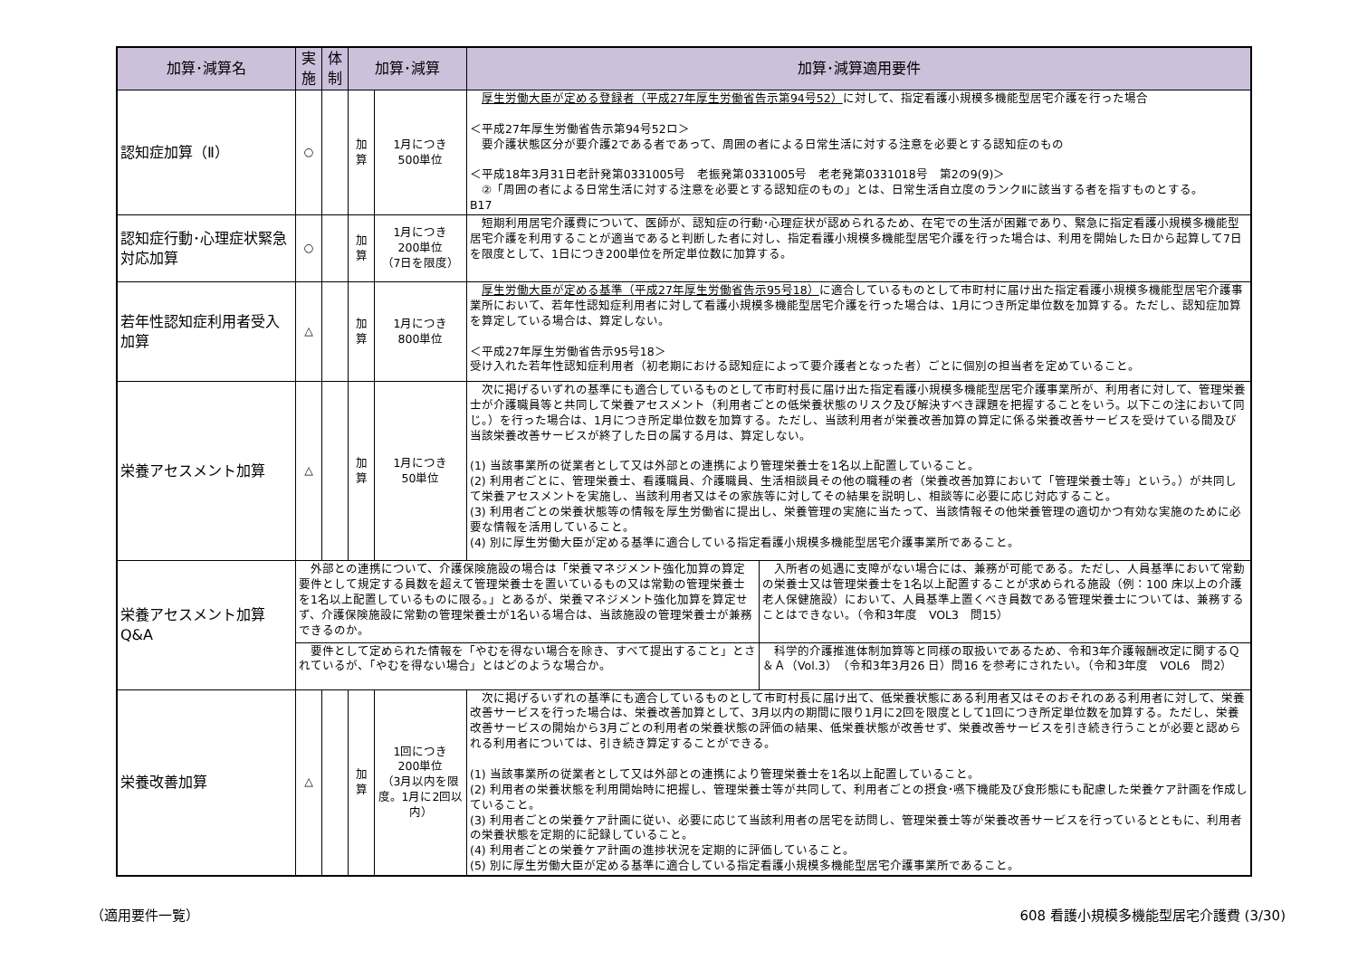| 加算･減算名 | 実施 | 体制 | 加算･減算 | | 加算･減算適用要件 |
| --- | --- | --- | --- | --- | --- |
| 認知症加算（Ⅱ） | ○ | | 加算 | 1月につき 500単位 | 厚生労働大臣が定める登録者（平成27年厚生労働省告示第94号52） に対して、指定看護小規模多機能型居宅介護を行った場合 ＜平成27年厚生労働省告示第94号52ロ＞ 要介護状態区分が要介護2である者であって、周囲の者による日常生活に対する注意を必要とする認知症のもの ＜平成18年3月31日老計発第0331005号 老振発第0331005号 老老発第0331018号 第2の9(9)＞ ②「周囲の者による日常生活に対する注意を必要とする認知症のもの」とは、日常生活自立度のランクⅡに該当する者を指すものとする。 B17 |
| 認知症行動･心理症状緊急対応加算 | ○ | | 加算 | 1月につき 200単位 （7日を限度） | 短期利用居宅介護費について、医師が、認知症の行動･心理症状が認められるため、在宅での生活が困難であり、緊急に指定看護小規模多機能型居宅介護を利用することが適当であると判断した者に対し、指定看護小規模多機能型居宅介護を行った場合は、利用を開始した日から起算して7日を限度として、1日につき200単位を所定単位数に加算する。 |
| 若年性認知症利用者受入加算 | △ | | 加算 | 1月につき 800単位 | 厚生労働大臣が定める基準（平成27年厚生労働省告示95号18） に適合しているものとして市町村に届け出た指定看護小規模多機能型居宅介護事業所において、若年性認知症利用者に対して看護小規模多機能型居宅介護を行った場合は、1月につき所定単位数を加算する。ただし、認知症加算を算定している場合は、算定しない。 ＜平成27年厚生労働省告示95号18＞ 受け入れた若年性認知症利用者（初老期における認知症によって要介護者となった者）ごとに個別の担当者を定めていること。 |
| 栄養アセスメント加算 | △ | | 加算 | 1月につき 50単位 | 次に掲げるいずれの基準にも適合しているものとして市町村長に届け出た指定看護小規模多機能型居宅介護事業所が、利用者に対して、管理栄養士が介護職員等と共同して栄養アセスメント（利用者ごとの低栄養状態のリスク及び解決すべき課題を把握することをいう。以下この注において同じ。）を行った場合は、1月につき所定単位数を加算する。ただし、当該利用者が栄養改善加算の算定に係る栄養改善サービスを受けている間及び当該栄養改善サービスが終了した日の属する月は、算定しない。 (1) 当該事業所の従業者として又は外部との連携により管理栄養士を1名以上配置していること。 (2) 利用者ごとに、管理栄養士、看護職員、介護職員、生活相談員その他の職種の者（栄養改善加算において「管理栄養士等」という。）が共同して栄養アセスメントを実施し、当該利用者又はその家族等に対してその結果を説明し、相談等に必要に応じ対応すること。 (3) 利用者ごとの栄養状態等の情報を厚生労働省に提出し、栄養管理の実施に当たって、当該情報その他栄養管理の適切かつ有効な実施のために必要な情報を活用していること。 (4) 別に厚生労働大臣が定める基準に適合している指定看護小規模多機能型居宅介護事業所であること。 |
| 栄養アセスメント加算 Q&A | / 外部との連携について、介護保険施設の場合は「栄養マネジメント強化加算の算定要件として規定する員数を超えて管理栄養士を置いているもの又は常勤の管理栄養士を1名以上配置しているものに限る。」とあるが、栄養マネジメント強化加算を算定せず、介護保険施設に常勤の管理栄養士が1名いる場合は、当該施設の管理栄養士が兼務できるのか。 / 入所者の処遇に支障がない場合には、兼務が可能である。ただし、人員基準において常勤の栄養士又は管理栄養士を1名以上配置することが求められる施設（例：100 床以上の介護老人保健施設）において、人員基準上置くべき員数である管理栄養士については、兼務することはできない。（令和3年度 VOL3 問15） / / 要件として定められた情報を「やむを得ない場合を除き、すべて提出すること」とされているが、「やむを得ない場合」とはどのような場合か。 / 科学的介護推進体制加算等と同様の取扱いであるため、令和3年介護報酬改定に関するＱ＆Ａ（Vol.3）（令和3年3月26 日）問16 を参考にされたい。（令和3年度 VOL6 問2） / | | | | |
| 栄養改善加算 | △ | | 加算 | 1回につき 200単位 （3月以内を限度。1月に2回以内） | 次に掲げるいずれの基準にも適合しているものとして市町村長に届け出て、低栄養状態にある利用者又はそのおそれのある利用者に対して、栄養改善サービスを行った場合は、栄養改善加算として、3月以内の期間に限り1月に2回を限度として1回につき所定単位数を加算する。ただし、栄養改善サービスの開始から3月ごとの利用者の栄養状態の評価の結果、低栄養状態が改善せず、栄養改善サービスを引き続き行うことが必要と認められる利用者については、引き続き算定することができる。 (1) 当該事業所の従業者として又は外部との連携により管理栄養士を1名以上配置していること。 (2) 利用者の栄養状態を利用開始時に把握し、管理栄養士等が共同して、利用者ごとの摂食･嚥下機能及び食形態にも配慮した栄養ケア計画を作成していること。 (3) 利用者ごとの栄養ケア計画に従い、必要に応じて当該利用者の居宅を訪問し、管理栄養士等が栄養改善サービスを行っているとともに、利用者の栄養状態を定期的に記録していること。 (4) 利用者ごとの栄養ケア計画の進捗状況を定期的に評価していること。 (5) 別に厚生労働大臣が定める基準に適合している指定看護小規模多機能型居宅介護事業所であること。 |
（適用要件一覧） 608 看護小規模多機能型居宅介護費 (3/30)